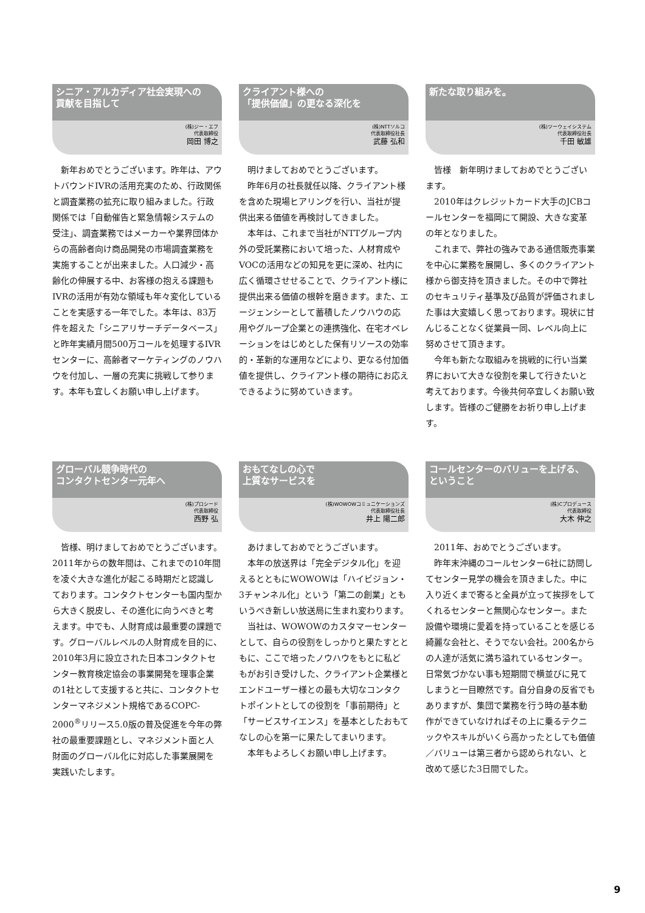シニア・アルカディア社会実現への
貢献を目指して
(株)ジー・エフ
代表取締役
岡田 博之
新年おめでとうございます。昨年は、アウトバウンドIVRの活用充実のため、行政関係と調査業務の拡充に取り組みました。行政関係では「自動催告と緊急情報システムの受注」、調査業務ではメーカーや業界団体からの高齢者向け商品開発の市場調査業務を実施することが出来ました。人口減少・高齢化の伸展する中、お客様の抱える課題もIVRの活用が有効な領域も年々変化していることを実感する一年でした。本年は、83万件を超えた「シニアリサーチデータベース」と昨年実績月間500万コールを処理するIVRセンターに、高齢者マーケティングのノウハウを付加し、一層の充実に挑戦して参ります。本年も宜しくお願い申し上げます。
クライアント様への
「提供価値」の更なる深化を
(株)NTTソルコ
代表取締役社長
武藤 弘和
明けましておめでとうございます。
昨年6月の社長就任以降、クライアント様を含めた現場ヒアリングを行い、当社が提供出来る価値を再検討してきました。
本年は、これまで当社がNTTグループ内外の受託業務において培った、人材育成やVOCの活用などの知見を更に深め、社内に広く循環させせることで、クライアント様に提供出来る価値の根幹を磨きます。また、エージェンシーとして蓄積したノウハウの応用やグループ企業との連携強化、在宅オペレーションをはじめとした保有リソースの効率的・革新的な運用などにより、更なる付加価値を提供し、クライアント様の期待にお応えできるように努めていきます。
新たな取り組みを。
(株)ツーウェイシステム
代表取締役社長
千田 敏雄
皆様　新年明けましておめでとうございます。
2010年はクレジットカード大手のJCBコールセンターを福岡にて開設、大きな変革の年となりました。
これまで、弊社の強みである通信販売事業を中心に業務を展開し、多くのクライアント様から御支持を頂きました。その中で弊社のセキュリティ基準及び品質が評価されました事は大変嬉しく思っております。現状に甘んじることなく従業員一同、レベル向上に努めさせて頂きます。
今年も新たな取組みを挑戦的に行い当業界において大きな役割を果して行きたいと考えております。今後共何卒宜しくお願い致します。皆様のご健勝をお祈り申し上げます。
グローバル競争時代の
コンタクトセンター元年へ
(株)プロシード
代表取締役
西野 弘
皆様、明けましておめでとうございます。2011年からの数年間は、これまでの10年間を凌ぐ大きな進化が起こる時期だと認識しております。コンタクトセンターも国内型から大きく脱皮し、その進化に向うべきと考えます。中でも、人財育成は最重要の課題です。グローバルレベルの人財育成を目的に、2010年3月に設立された日本コンタクトセンター教育検定協会の事業開発を理事企業の1社として支援すると共に、コンタクトセンターマネジメント規格であるCOPC-2000<sup>®</sup>リリース5.0版の普及促進を今年の弊社の最重要課題とし、マネジメント面と人財面のグローバル化に対応した事業展開を実践いたします。
おもてなしの心で
上質なサービスを
(株)WOWOWコミュニケーションズ
代表取締役社長
井上 陽二郎
あけましておめでとうございます。
本年の放送界は「完全デジタル化」を迎えるとともにWOWOWは「ハイビジョン・3チャンネル化」という「第二の創業」ともいうべき新しい放送局に生まれ変わります。
当社は、WOWOWのカスタマーセンターとして、自らの役割をしっかりと果たすとともに、ここで培ったノウハウをもとに私どもがお引き受けした、クライアント企業様とエンドユーザー様との最も大切なコンタクトポイントとしての役割を「事前期待」と「サービスサイエンス」を基本としたおもてなしの心を第一に果たしてまいります。
本年もよろしくお願い申し上げます。
コールセンターのバリューを上げる、
ということ
(株)Cプロデュース
代表取締役
大木 伸之
2011年、おめでとうございます。
昨年末沖縄のコールセンター6社に訪問してセンター見学の機会を頂きました。中に入り近くまで寄ると全員が立って挨拶をしてくれるセンターと無関心なセンター。また設備や環境に愛着を持っていることを感じる綺麗な会社と、そうでない会社。200名からの人達が活気に満ち溢れているセンター。日常気づかない事も短期間で横並びに見てしまうと一目瞭然です。自分自身の反省でもありますが、集団で業務を行う時の基本動作ができていなければその上に乗るテクニックやスキルがいくら高かったとしても価値／バリューは第三者から認められない、と改めて感じた3日間でした。
9